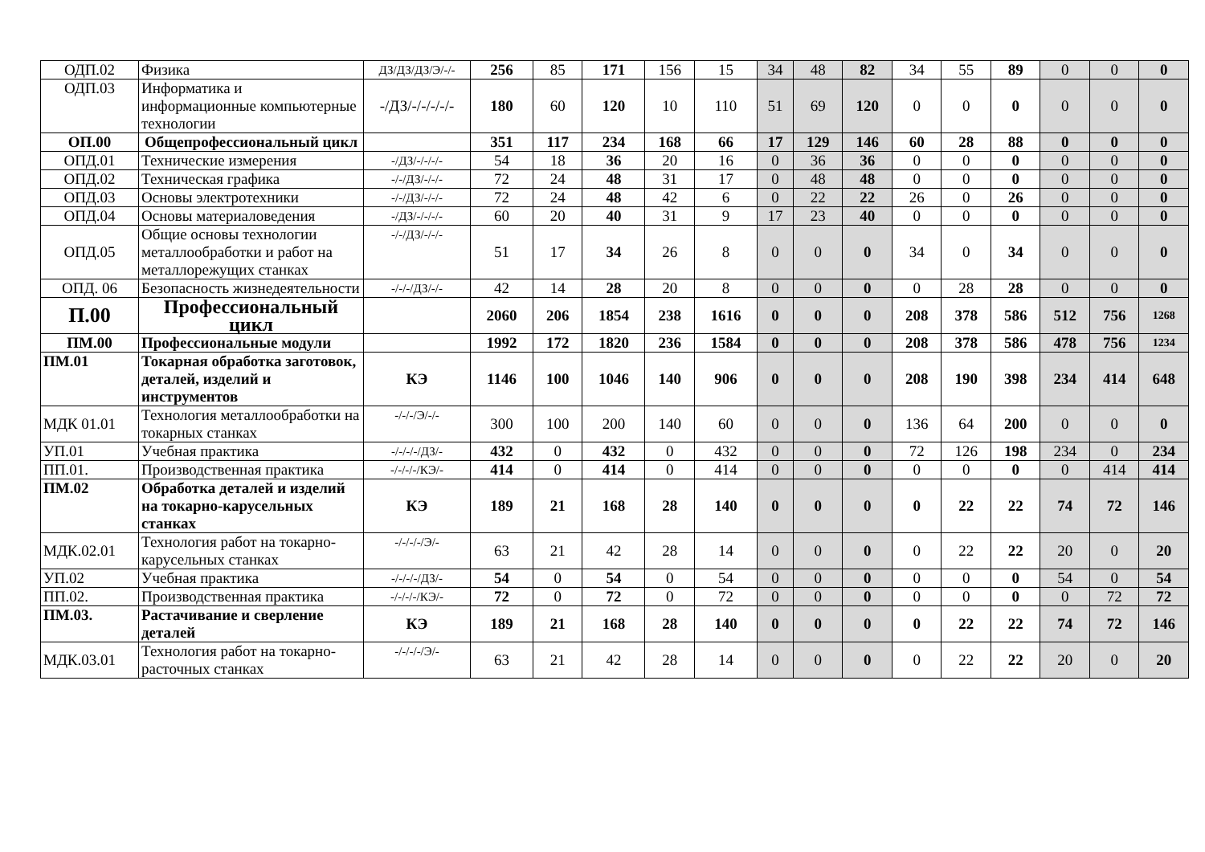| ОДП.02 | Физика | ДЗ/ДЗ/ДЗ/Э/-/- | 256 | 85 | 171 | 156 | 15 | 34 | 48 | 82 | 34 | 55 | 89 | 0 | 0 | 0 |
| ОДП.03 | Информатика и информационные компьютерные технологии | -/ДЗ/-/-/-/-/- | 180 | 60 | 120 | 10 | 110 | 51 | 69 | 120 | 0 | 0 | 0 | 0 | 0 | 0 |
| ОП.00 | Общепрофессиональный цикл | | 351 | 117 | 234 | 168 | 66 | 17 | 129 | 146 | 60 | 28 | 88 | 0 | 0 | 0 |
| ОПД.01 | Технические измерения | -/ДЗ/-/-/-/- | 54 | 18 | 36 | 20 | 16 | 0 | 36 | 36 | 0 | 0 | 0 | 0 | 0 | 0 |
| ОПД.02 | Техническая графика | -/-/ДЗ/-/-/- | 72 | 24 | 48 | 31 | 17 | 0 | 48 | 48 | 0 | 0 | 0 | 0 | 0 | 0 |
| ОПД.03 | Основы электротехники | -/-/ДЗ/-/-/- | 72 | 24 | 48 | 42 | 6 | 0 | 22 | 22 | 26 | 0 | 26 | 0 | 0 | 0 |
| ОПД.04 | Основы материаловедения | -/ДЗ/-/-/-/- | 60 | 20 | 40 | 31 | 9 | 17 | 23 | 40 | 0 | 0 | 0 | 0 | 0 | 0 |
| ОПД.05 | Общие основы технологии металлообработки и работ на металлорежущих станках | -/-/ДЗ/-/-/- | 51 | 17 | 34 | 26 | 8 | 0 | 0 | 0 | 34 | 0 | 34 | 0 | 0 | 0 |
| ОПД. 06 | Безопасность жизнедеятельности | -/-/-/ДЗ/-/- | 42 | 14 | 28 | 20 | 8 | 0 | 0 | 0 | 0 | 28 | 28 | 0 | 0 | 0 |
| П.00 | Профессиональный цикл | | 2060 | 206 | 1854 | 238 | 1616 | 0 | 0 | 0 | 208 | 378 | 586 | 512 | 756 | 1268 |
| ПМ.00 | Профессиональные модули | | 1992 | 172 | 1820 | 236 | 1584 | 0 | 0 | 0 | 208 | 378 | 586 | 478 | 756 | 1234 |
| ПМ.01 | Токарная обработка заготовок, деталей, изделий и инструментов | КЭ | 1146 | 100 | 1046 | 140 | 906 | 0 | 0 | 0 | 208 | 190 | 398 | 234 | 414 | 648 |
| МДК 01.01 | Технология металлообработки на токарных станках | -/-/-/Э/-/- | 300 | 100 | 200 | 140 | 60 | 0 | 0 | 0 | 136 | 64 | 200 | 0 | 0 | 0 |
| УП.01 | Учебная практика | -/-/-/-/ДЗ/- | 432 | 0 | 432 | 0 | 432 | 0 | 0 | 0 | 72 | 126 | 198 | 234 | 0 | 234 |
| ПП.01. | Производственная практика | -/-/-/-/КЭ/- | 414 | 0 | 414 | 0 | 414 | 0 | 0 | 0 | 0 | 0 | 0 | 0 | 414 | 414 |
| ПМ.02 | Обработка деталей и изделий на токарно-карусельных станках | КЭ | 189 | 21 | 168 | 28 | 140 | 0 | 0 | 0 | 0 | 22 | 22 | 74 | 72 | 146 |
| МДК.02.01 | Технология работ на токарно-карусельных станках | -/-/-/-/Э/- | 63 | 21 | 42 | 28 | 14 | 0 | 0 | 0 | 0 | 22 | 22 | 20 | 0 | 20 |
| УП.02 | Учебная практика | -/-/-/-/ДЗ/- | 54 | 0 | 54 | 0 | 54 | 0 | 0 | 0 | 0 | 0 | 0 | 54 | 0 | 54 |
| ПП.02. | Производственная практика | -/-/-/-/КЭ/- | 72 | 0 | 72 | 0 | 72 | 0 | 0 | 0 | 0 | 0 | 0 | 0 | 72 | 72 |
| ПМ.03. | Растачивание и сверление деталей | КЭ | 189 | 21 | 168 | 28 | 140 | 0 | 0 | 0 | 0 | 22 | 22 | 74 | 72 | 146 |
| МДК.03.01 | Технология работ на токарно-расточных станках | -/-/-/-/Э/- | 63 | 21 | 42 | 28 | 14 | 0 | 0 | 0 | 0 | 22 | 22 | 20 | 0 | 20 |